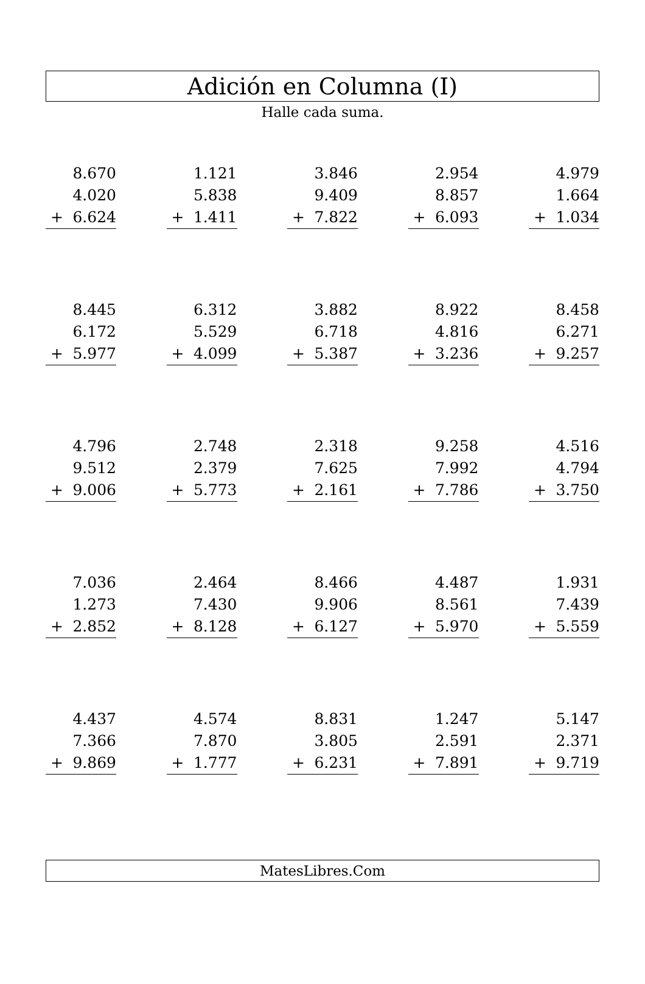Adición en Columna (I)
Halle cada suma.
| | 8.670 |
| | 4.020 |
| + | 6.624 |
| | 1.121 |
| | 5.838 |
| + | 1.411 |
| | 3.846 |
| | 9.409 |
| + | 7.822 |
| | 2.954 |
| | 8.857 |
| + | 6.093 |
| | 4.979 |
| | 1.664 |
| + | 1.034 |
| | 8.445 |
| | 6.172 |
| + | 5.977 |
| | 6.312 |
| | 5.529 |
| + | 4.099 |
| | 3.882 |
| | 6.718 |
| + | 5.387 |
| | 8.922 |
| | 4.816 |
| + | 3.236 |
| | 8.458 |
| | 6.271 |
| + | 9.257 |
| | 4.796 |
| | 9.512 |
| + | 9.006 |
| | 2.748 |
| | 2.379 |
| + | 5.773 |
| | 2.318 |
| | 7.625 |
| + | 2.161 |
| | 9.258 |
| | 7.992 |
| + | 7.786 |
| | 4.516 |
| | 4.794 |
| + | 3.750 |
| | 7.036 |
| | 1.273 |
| + | 2.852 |
| | 2.464 |
| | 7.430 |
| + | 8.128 |
| | 8.466 |
| | 9.906 |
| + | 6.127 |
| | 4.487 |
| | 8.561 |
| + | 5.970 |
| | 1.931 |
| | 7.439 |
| + | 5.559 |
| | 4.437 |
| | 7.366 |
| + | 9.869 |
| | 4.574 |
| | 7.870 |
| + | 1.777 |
| | 8.831 |
| | 3.805 |
| + | 6.231 |
| | 1.247 |
| | 2.591 |
| + | 7.891 |
| | 5.147 |
| | 2.371 |
| + | 9.719 |
MatesLibres.Com